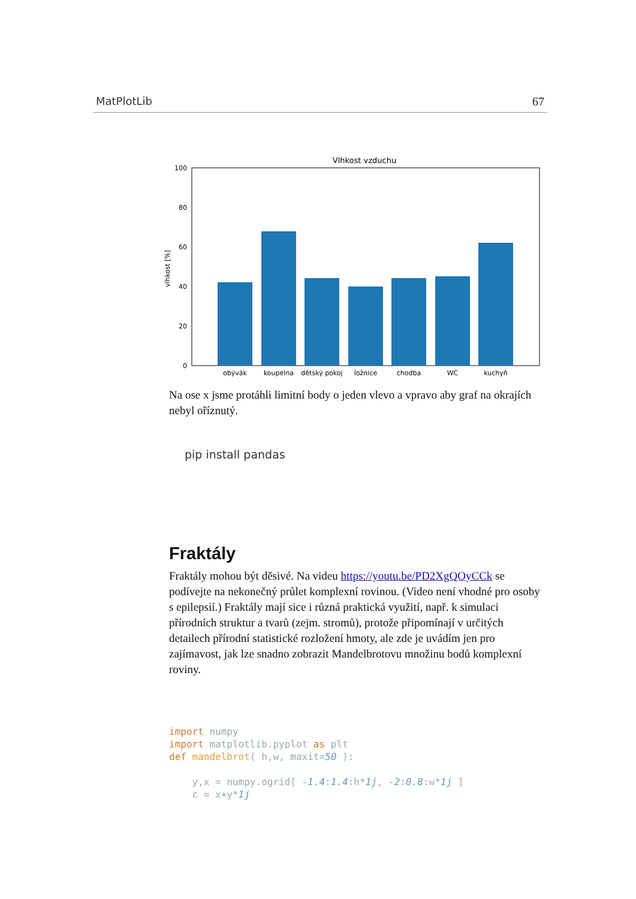MatPlotLib 67
Vlhkost vzduchu
0
20
40
60
80
100
vlhkost [%]
obývák
koupelna
dětský pokoj
ložnice
chodba
WC
kuchyň
Na ose x jsme protáhli limitní body o jeden vlevo a vpravo aby graf na okrajích nebyl oříznutý.
pip install pandas
Fraktály
Fraktály mohou být děsivé. Na videu https://youtu.be/PD2XgQOyCCk se podívejte na nekonečný průlet komplexní rovinou. (Video není vhodné pro osoby s epilepsií.) Fraktály mají sice i různá praktická využití, např. k simulaci přírodních struktur a tvarů (zejm. stromů), protože připomínají v určitých detailech přírodní statistické rozložení hmoty, ale zde je uvádím jen pro zajímavost, jak lze snadno zobrazit Mandelbrotovu množinu bodů komplexní roviny.
import numpy
import matplotlib.pyplot as plt
def mandelbrot( h,w, maxit=50 ):

    y,x = numpy.ogrid[ -1.4:1.4:h*1j, -2:0.8:w*1j ]
    c = x+y*1j